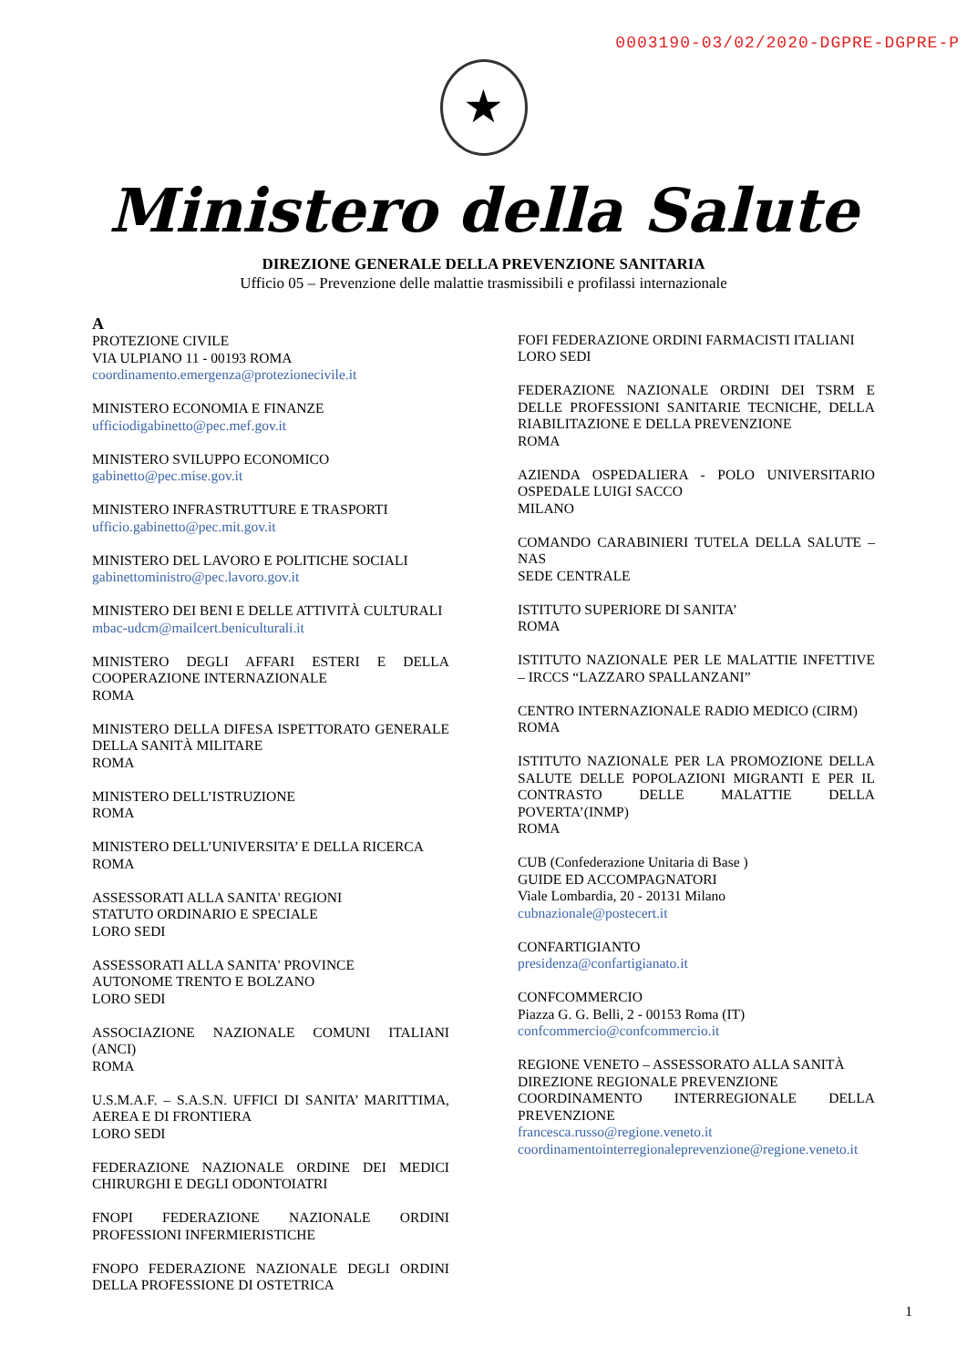0003190-03/02/2020-DGPRE-DGPRE-P
★
Ministero della Salute
DIREZIONE GENERALE DELLA PREVENZIONE SANITARIA
Ufficio 05 – Prevenzione delle malattie trasmissibili e profilassi internazionale
A
PROTEZIONE CIVILE
VIA ULPIANO 11 - 00193 ROMA
coordinamento.emergenza@protezionecivile.it
MINISTERO ECONOMIA E FINANZE
ufficiodigabinetto@pec.mef.gov.it
MINISTERO SVILUPPO ECONOMICO
gabinetto@pec.mise.gov.it
MINISTERO INFRASTRUTTURE E TRASPORTI
ufficio.gabinetto@pec.mit.gov.it
MINISTERO DEL LAVORO E POLITICHE SOCIALI
gabinettoministro@pec.lavoro.gov.it
MINISTERO DEI BENI E DELLE ATTIVITÀ CULTURALI
mbac-udcm@mailcert.beniculturali.it
MINISTERO DEGLI AFFARI ESTERI E DELLA COOPERAZIONE INTERNAZIONALE
ROMA
MINISTERO DELLA DIFESA ISPETTORATO GENERALE DELLA SANITÀ MILITARE
ROMA
MINISTERO DELL’ISTRUZIONE
ROMA
MINISTERO DELL’UNIVERSITA’ E DELLA RICERCA
ROMA
ASSESSORATI ALLA SANITA' REGIONI
STATUTO ORDINARIO E SPECIALE
LORO SEDI
ASSESSORATI ALLA SANITA' PROVINCE
AUTONOME TRENTO E BOLZANO
LORO SEDI
ASSOCIAZIONE NAZIONALE COMUNI ITALIANI (ANCI)
ROMA
U.S.M.A.F. – S.A.S.N. UFFICI DI SANITA’ MARITTIMA, AEREA E DI FRONTIERA
LORO SEDI
FEDERAZIONE NAZIONALE ORDINE DEI MEDICI CHIRURGHI E DEGLI ODONTOIATRI
FNOPI FEDERAZIONE NAZIONALE ORDINI PROFESSIONI INFERMIERISTICHE
FNOPO FEDERAZIONE NAZIONALE DEGLI ORDINI DELLA PROFESSIONE DI OSTETRICA
FOFI FEDERAZIONE ORDINI FARMACISTI ITALIANI
LORO SEDI
FEDERAZIONE NAZIONALE ORDINI DEI TSRM E DELLE PROFESSIONI SANITARIE TECNICHE, DELLA RIABILITAZIONE E DELLA PREVENZIONE
ROMA
AZIENDA OSPEDALIERA - POLO UNIVERSITARIO OSPEDALE LUIGI SACCO
MILANO
COMANDO CARABINIERI TUTELA DELLA SALUTE – NAS
SEDE CENTRALE
ISTITUTO SUPERIORE DI SANITA’
ROMA
ISTITUTO NAZIONALE PER LE MALATTIE INFETTIVE – IRCCS “LAZZARO SPALLANZANI”
CENTRO INTERNAZIONALE RADIO MEDICO (CIRM)
ROMA
ISTITUTO NAZIONALE PER LA PROMOZIONE DELLA SALUTE DELLE POPOLAZIONI MIGRANTI E PER IL CONTRASTO DELLE MALATTIE DELLA POVERTA’(INMP)
ROMA
CUB (Confederazione Unitaria di Base )
GUIDE ED ACCOMPAGNATORI
Viale Lombardia, 20 - 20131 Milano
cubnazionale@postecert.it
CONFARTIGIANTO
presidenza@confartigianato.it
CONFCOMMERCIO
Piazza G. G. Belli, 2 - 00153 Roma (IT)
confcommercio@confcommercio.it
REGIONE VENETO – ASSESSORATO ALLA SANITÀ
DIREZIONE REGIONALE PREVENZIONE
COORDINAMENTO INTERREGIONALE DELLA PREVENZIONE
francesca.russo@regione.veneto.it
coordinamentointerregionaleprevenzione@regione.veneto.it
1